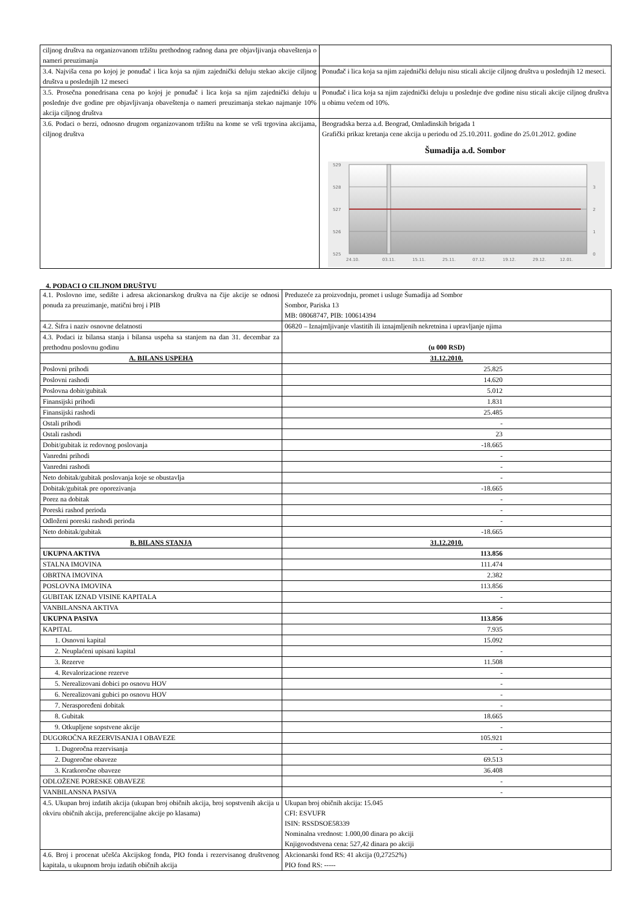| ciljnog društva na organizovanom tržištu prethodnog radnog dana pre objavljivanja obaveštenja o nameri preuzimanja | |
| 3.4. Najviša cena po kojoj je ponuđač i lica koja sa njim zajednički deluju stekao akcije ciljnog društva u poslednjih 12 meseci | Ponuđač i lica koja sa njim zajednički deluju nisu sticali akcije ciljnog društva u poslednjih 12 meseci. |
| 3.5. Prosečna ponedrisana cena po kojoj je ponuđač i lica koja sa njim zajednički deluju u poslednje dve godine pre objavljivanja obaveštenja o nameri preuzimanja stekao najmanje 10% akcija ciljnog društva | Ponuđač i lica koja sa njim zajednički deluju u poslednje dve godine nisu sticali akcije ciljnog društva u obimu većem od 10%. |
| 3.6. Podaci o berzi, odnosno drugom organizovanom tržištu na kome se vrši trgovina akcijama, ciljnog društva | Beogradska berza a.d. Beograd, Omladinskih brigada 1 Grafički prikaz kretanja cene akcija u periodu od 25.10.2011. godine do 25.01.2012. godine Šumadija a.d. Sombor 529 528 527 526 525 3 2 1 0 24.10. 03.11. 15.11. 25.11. 07.12. 19.12. 29.12. 12.01. |
4. PODACI O CILJNOM DRUŠTVU
| 4.1. Poslovno ime, sedište i adresa akcionarskog društva na čije akcije se odnosi ponuda za preuzimanje, matični broj i PIB | Preduzeće za proizvodnju, promet i usluge Šumadija ad Sombor Sombor, Pariska 13 MB: 08068747, PIB: 100614394 |
| 4.2. Šifra i naziv osnovne delatnosti | 06820 – Iznajmljivanje vlastitih ili iznajmljenih nekretnina i upravljanje njima |
| 4.3. Podaci iz bilansa stanja i bilansa uspeha sa stanjem na dan 31. decembar za prethodnu poslovnu godinu | (u 000 RSD) |
| A. BILANS USPEHA | 31.12.2010. |
| Poslovni prihodi | 25.825 |
| Poslovni rashodi | 14.620 |
| Poslovna dobit/gubitak | 5.012 |
| Finansijski prihodi | 1.831 |
| Finansijski rashodi | 25.485 |
| Ostali prihodi | - |
| Ostali rashodi | 23 |
| Dobit/gubitak iz redovnog poslovanja | -18.665 |
| Vanredni prihodi | - |
| Vanredni rashodi | - |
| Neto dobitak/gubitak poslovanja koje se obustavlja | - |
| Dobitak/gubitak pre oporezivanja | -18.665 |
| Porez na dobitak | - |
| Poreski rashod perioda | - |
| Odloženi poreski rashodi perioda | - |
| Neto dobitak/gubitak | -18.665 |
| B. BILANS STANJA | 31.12.2010. |
| UKUPNA AKTIVA | 113.856 |
| STALNA IMOVINA | 111.474 |
| OBRTNA IMOVINA | 2.382 |
| POSLOVNA IMOVINA | 113.856 |
| GUBITAK IZNAD VISINE KAPITALA | - |
| VANBILANSNA AKTIVA | - |
| UKUPNA PASIVA | 113.856 |
| KAPITAL | 7.935 |
| 1. Osnovni kapital | 15.092 |
| 2. Neuplaćeni upisani kapital | - |
| 3. Rezerve | 11.508 |
| 4. Revalorizacione rezerve | - |
| 5. Nerealizovani dobici po osnovu HOV | - |
| 6. Nerealizovani gubici po osnovu HOV | - |
| 7. Neraspoređeni dobitak | - |
| 8. Gubitak | 18.665 |
| 9. Otkupljene sopstvene akcije | - |
| DUGOROČNA REZERVISANJA I OBAVEZE | 105.921 |
| 1. Dugoročna rezervisanja | - |
| 2. Dugoročne obaveze | 69.513 |
| 3. Kratkoročne obaveze | 36.408 |
| ODLOŽENE PORESKE OBAVEZE | - |
| VANBILANSNA PASIVA | - |
| 4.5. Ukupan broj izdatih akcija (ukupan broj običnih akcija, broj sopstvenih akcija u okviru običnih akcija, preferencijalne akcije po klasama) | Ukupan broj običnih akcija: 15.045 CFI: ESVUFR ISIN: RSSDSOE58339 Nominalna vrednost: 1.000,00 dinara po akciji Knjigovodstvena cena: 527,42 dinara po akciji |
| 4.6. Broj i procenat učešća Akcijskog fonda, PIO fonda i rezervisanog društvenog kapitala, u ukupnom broju izdatih običnih akcija | Akcionarski fond RS: 41 akcija (0,27252%) PIO fond RS: ----- |